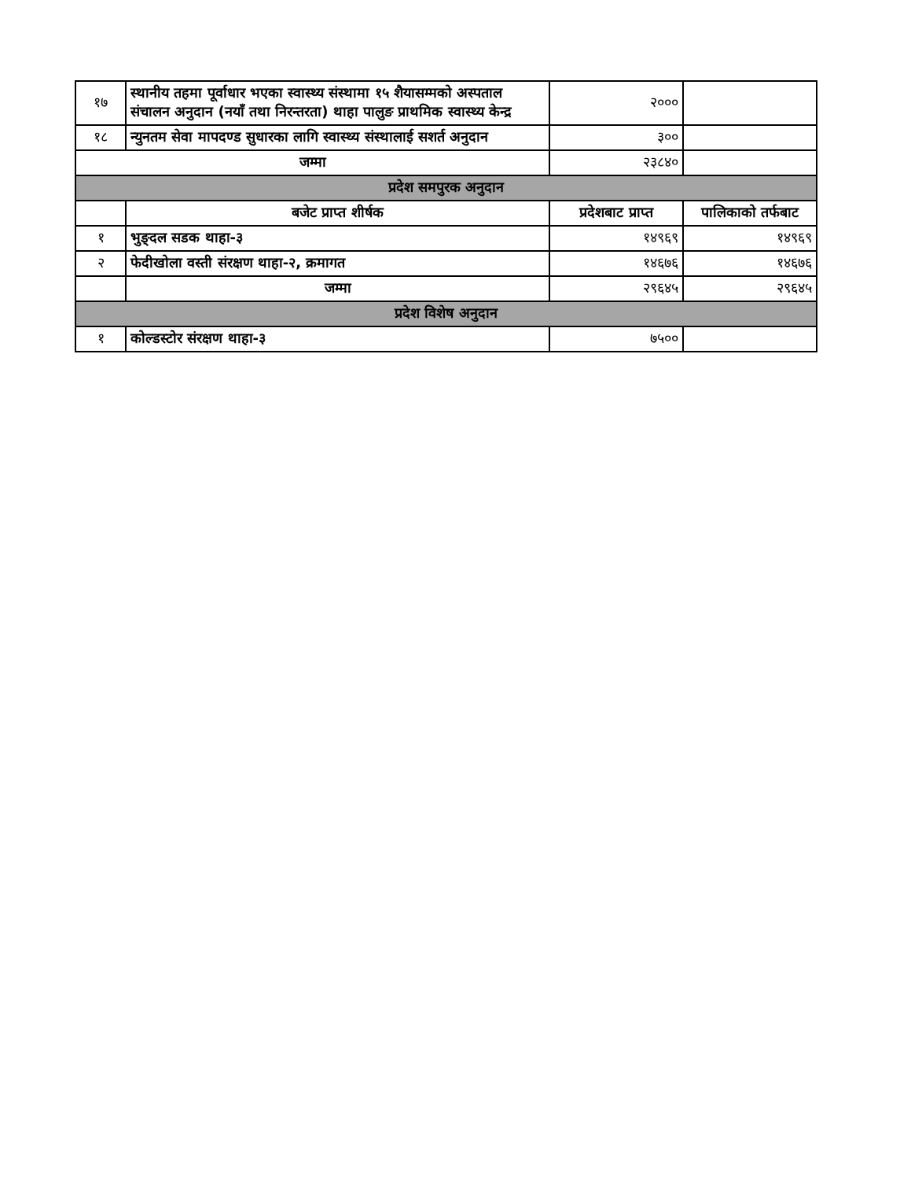| १७ | स्थानीय तहमा पूर्वाधार भएका स्वास्थ्य संस्थामा १५ शैयासम्मको अस्पताल संचालन अनुदान (नयाँ तथा निरन्तरता) थाहा पालुङ प्राथमिक स्वास्थ्य केन्द्र | २००० | |
| १८ | न्युनतम सेवा मापदण्ड सुधारका लागि स्वास्थ्य संस्थालाई सशर्त अनुदान | ३०० | |
| जम्मा | | २३८४० | |
| प्रदेश समपुरक अनुदान | | | |
| | बजेट प्राप्त शीर्षक | प्रदेशबाट प्राप्त | पालिकाको तर्फबाट |
| १ | भुङ्दल सडक थाहा-३ | १४९६९ | १४९६९ |
| २ | फेदीखोला वस्ती संरक्षण थाहा-२, क्रमागत | १४६७६ | १४६७६ |
| | जम्मा | २९६४५ | २९६४५ |
| प्रदेश विशेष अनुदान | | | |
| १ | कोल्डस्टोर संरक्षण थाहा-३ | ७५०० | |